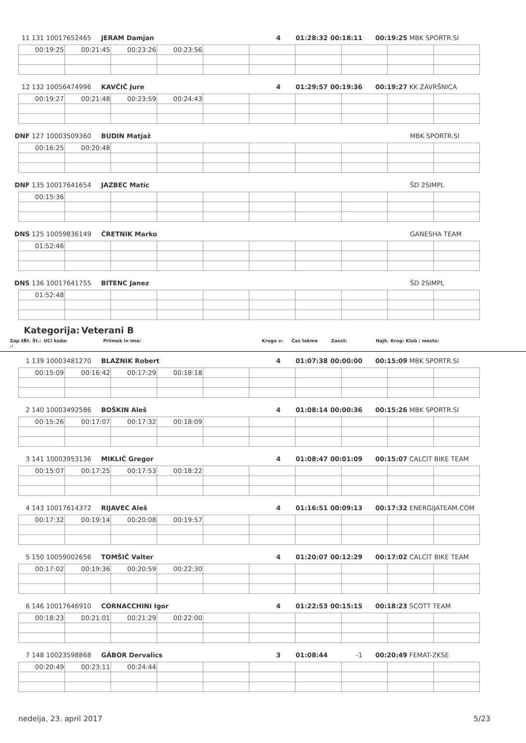11 131 10017652465 JERAM Damjan 4 01:28:32 00:18:11 00:19:25 MBK SPORTR.SI
| 00:19:25 | 00:21:45 | 00:23:26 | 00:23:56 | | | | | | |
12 132 10056474996 KAVČIČ Jure 4 01:29:57 00:19:36 00:19:27 KK ZAVRŠNICA
| 00:19:27 | 00:21:48 | 00:23:59 | 00:24:43 | | | | | | |
DNF 127 10003509360 BUDIN Matjaž MBK SPORTR.SI
| 00:16:25 | 00:20:48 | | | | | | | | |
DNF 135 10017641654 JAZBEC Matic ŠD 2SIMPL
| 00:15:36 | | | | | | | | | |
DNS 125 10059836149 ČRETNIK Marko GANESHA TEAM
| 01:52:46 | | | | | | | | | |
DNS 136 10017641755 BITENC Janez ŠD 2SIMPL
| 01:52:48 | | | | | | | | | |
Kategorija: Veterani B
Zap.št .: Št. Št.: UCI koda: Priimek in ime: Krogo v: Čas tekme Zaost: Najh. Krog: Klub / mesto:
1 139 10003481270 BLAZNIK Robert 4 01:07:38 00:00:00 00:15:09 MBK SPORTR.SI
| 00:15:09 | 00:16:42 | 00:17:29 | 00:18:18 | | | | | | |
2 140 10003492586 BOŠKIN Aleš 4 01:08:14 00:00:36 00:15:26 MBK SPORTR.SI
| 00:15:26 | 00:17:07 | 00:17:32 | 00:18:09 | | | | | | |
3 141 10003953136 MIKLIČ Gregor 4 01:08:47 00:01:09 00:15:07 CALCIT BIKE TEAM
| 00:15:07 | 00:17:25 | 00:17:53 | 00:18:22 | | | | | | |
4 143 10017614372 RIJAVEC Aleš 4 01:16:51 00:09:13 00:17:32 ENERGIJATEAM.COM
| 00:17:32 | 00:19:14 | 00:20:08 | 00:19:57 | | | | | | |
5 150 10059002656 TOMŠIČ Valter 4 01:20:07 00:12:29 00:17:02 CALCIT BIKE TEAM
| 00:17:02 | 00:19:36 | 00:20:59 | 00:22:30 | | | | | | |
6 146 10017646910 CORNACCHINI Igor 4 01:22:53 00:15:15 00:18:23 SCOTT TEAM
| 00:18:23 | 00:21:01 | 00:21:29 | 00:22:00 | | | | | | |
7 148 10023598868 GÁBOR Dervalics 3 01:08:44 -1 00:20:49 FEMAT-ZKSE
| 00:20:49 | 00:23:11 | 00:24:44 | | | | | | | |
nedelja, 23. april 2017 5/23